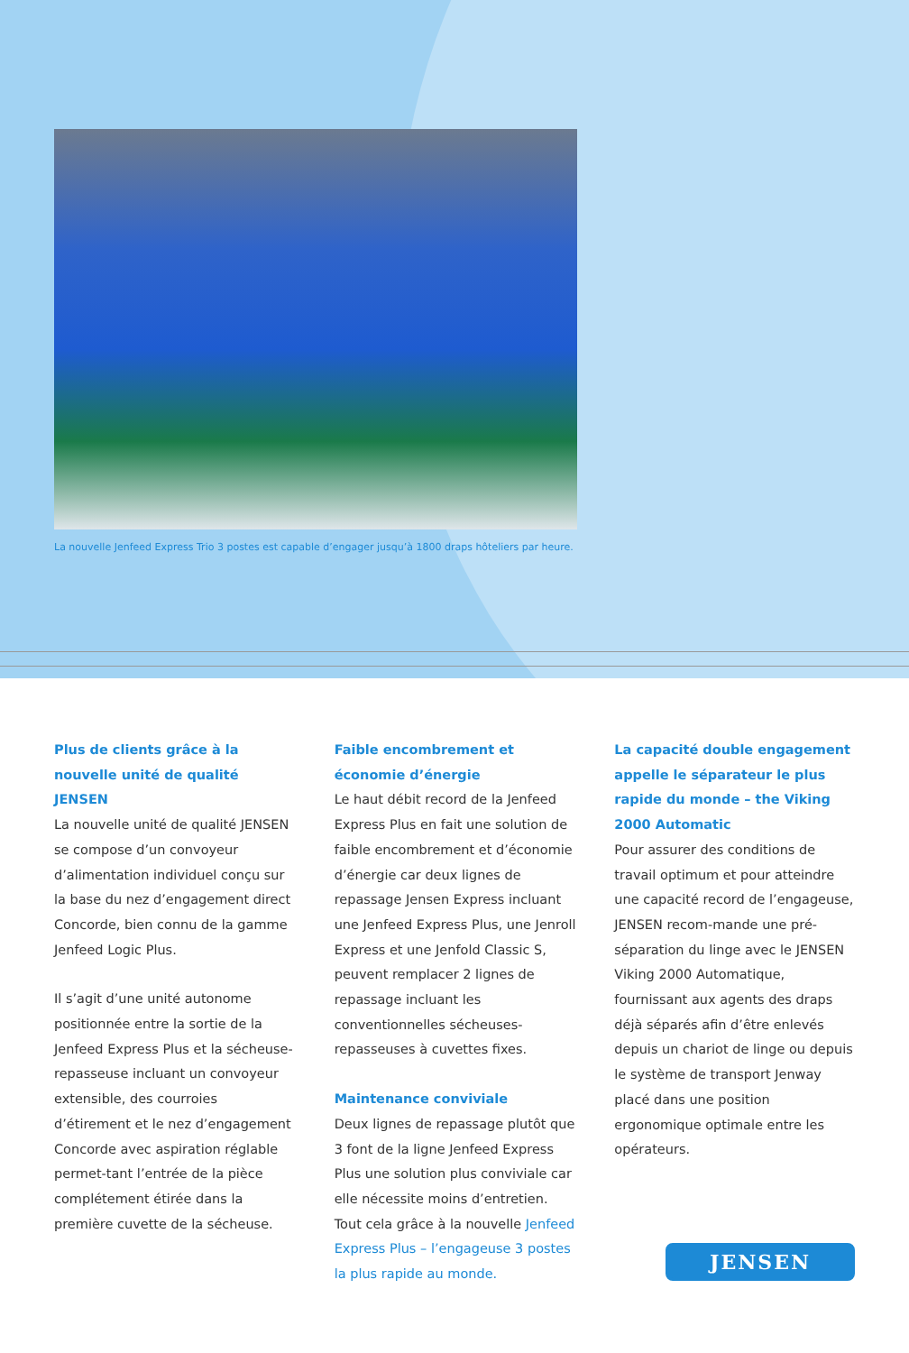La nouvelle Jenfeed Express Trio 3 postes est capable d’engager jusqu’à 1800 draps hôteliers par heure.
Plus de clients grâce à la nouvelle unité de qualité JENSEN
La nouvelle unité de qualité JENSEN se compose d’un convoyeur d’alimentation individuel conçu sur la base du nez d’engagement direct Concorde, bien connu de la gamme Jenfeed Logic Plus.
Il s’agit d’une unité autonome positionnée entre la sortie de la Jenfeed Express Plus et la sécheuse-repasseuse incluant un convoyeur extensible, des courroies d’étirement et le nez d’engagement Concorde avec aspiration réglable permet-tant l’entrée de la pièce complétement étirée dans la première cuvette de la sécheuse.
Faible encombrement et économie d’énergie
Le haut débit record de la Jenfeed Express Plus en fait une solution de faible encombrement et d’économie d’énergie car deux lignes de repassage Jensen Express incluant une Jenfeed Express Plus, une Jenroll Express et une Jenfold Classic S, peuvent remplacer 2 lignes de repassage incluant les conventionnelles sécheuses-repasseuses à cuvettes fixes.
Maintenance conviviale
Deux lignes de repassage plutôt que 3 font de la ligne Jenfeed Express Plus une solution plus conviviale car elle nécessite moins d’entretien. Tout cela grâce à la nouvelle Jenfeed Express Plus – l’engageuse 3 postes la plus rapide au monde.
La capacité double engagement appelle le séparateur le plus rapide du monde – the Viking 2000 Automatic
Pour assurer des conditions de travail optimum et pour atteindre une capacité record de l’engageuse, JENSEN recom-mande une pré-séparation du linge avec le JENSEN Viking 2000 Automatique, fournissant aux agents des draps déjà séparés afin d’être enlevés depuis un chariot de linge ou depuis le système de transport Jenway placé dans une position ergonomique optimale entre les opérateurs.
JENSEN